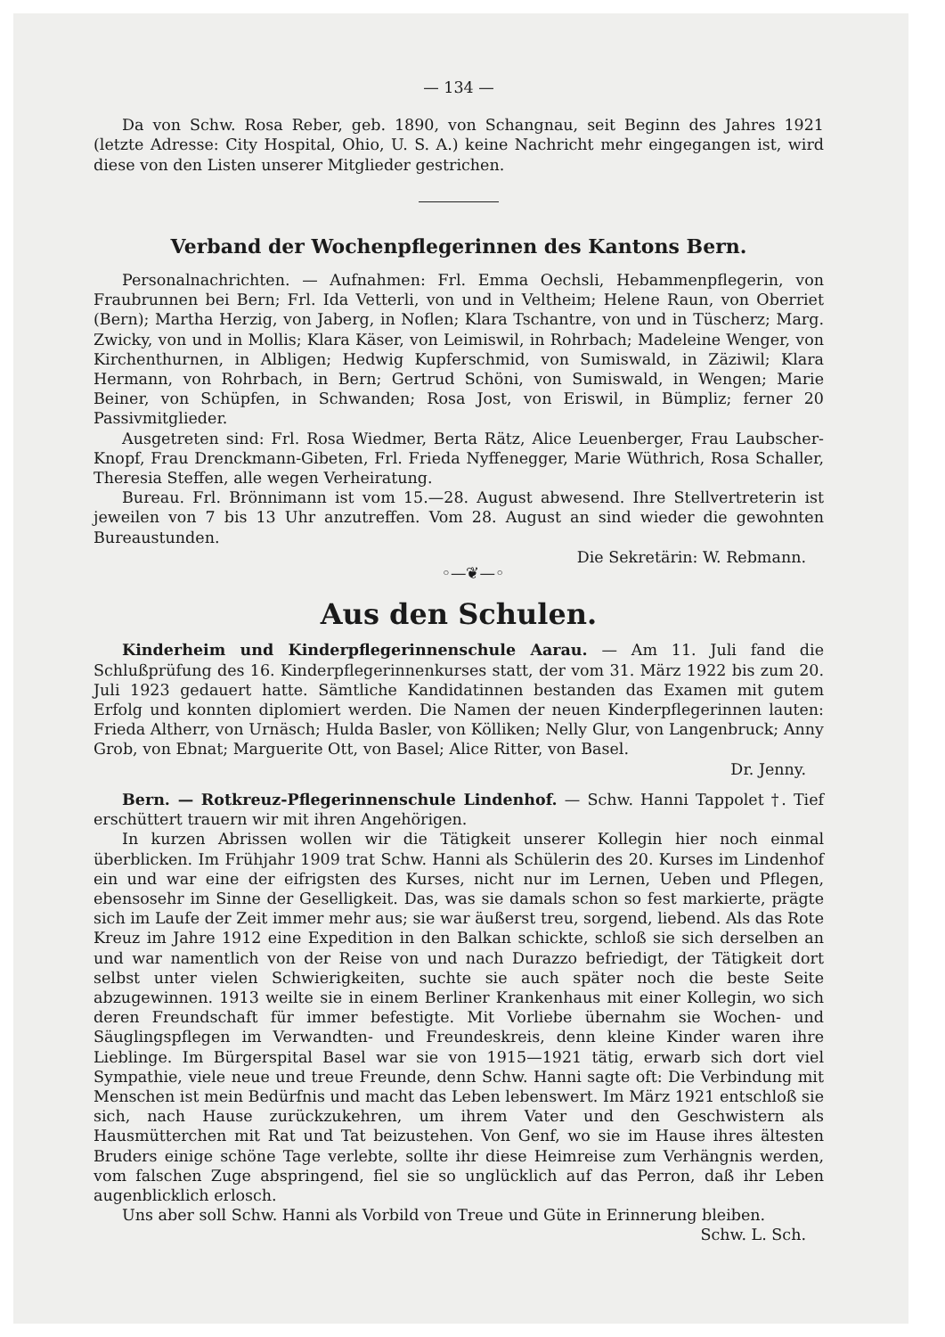— 134 —
Da von Schw. Rosa Reber, geb. 1890, von Schangnau, seit Beginn des Jahres 1921 (letzte Adresse: City Hospital, Ohio, U. S. A.) keine Nachricht mehr eingegangen ist, wird diese von den Listen unserer Mitglieder gestrichen.
Verband der Wochenpflegerinnen des Kantons Bern.
Personalnachrichten. — Aufnahmen: Frl. Emma Oechsli, Hebammenpflegerin, von Fraubrunnen bei Bern; Frl. Ida Vetterli, von und in Veltheim; Helene Raun, von Oberriet (Bern); Martha Herzig, von Jaberg, in Noflen; Klara Tschantre, von und in Tüscherz; Marg. Zwicky, von und in Mollis; Klara Käser, von Leimiswil, in Rohrbach; Madeleine Wenger, von Kirchenthurnen, in Albligen; Hedwig Kupferschmid, von Sumiswald, in Zäziwil; Klara Hermann, von Rohrbach, in Bern; Gertrud Schöni, von Sumiswald, in Wengen; Marie Beiner, von Schüpfen, in Schwanden; Rosa Jost, von Eriswil, in Bümpliz; ferner 20 Passivmitglieder.
Ausgetreten sind: Frl. Rosa Wiedmer, Berta Rätz, Alice Leuenberger, Frau Laubscher-Knopf, Frau Drenckmann-Gibeten, Frl. Frieda Nyffenegger, Marie Wüthrich, Rosa Schaller, Theresia Steffen, alle wegen Verheiratung.
Bureau. Frl. Brönnimann ist vom 15.—28. August abwesend. Ihre Stellvertreterin ist jeweilen von 7 bis 13 Uhr anzutreffen. Vom 28. August an sind wieder die gewohnten Bureaustunden.
Die Sekretärin: W. Rebmann.
◦—❦—◦
Aus den Schulen.
Kinderheim und Kinderpflegerinnenschule Aarau. — Am 11. Juli fand die Schlußprüfung des 16. Kinderpflegerinnenkurses statt, der vom 31. März 1922 bis zum 20. Juli 1923 gedauert hatte. Sämtliche Kandidatinnen bestanden das Examen mit gutem Erfolg und konnten diplomiert werden. Die Namen der neuen Kinderpflegerinnen lauten: Frieda Altherr, von Urnäsch; Hulda Basler, von Kölliken; Nelly Glur, von Langenbruck; Anny Grob, von Ebnat; Marguerite Ott, von Basel; Alice Ritter, von Basel.
Dr. Jenny.
Bern. — Rotkreuz-Pflegerinnenschule Lindenhof. — Schw. Hanni Tappolet †. Tief erschüttert trauern wir mit ihren Angehörigen.
In kurzen Abrissen wollen wir die Tätigkeit unserer Kollegin hier noch einmal überblicken. Im Frühjahr 1909 trat Schw. Hanni als Schülerin des 20. Kurses im Lindenhof ein und war eine der eifrigsten des Kurses, nicht nur im Lernen, Ueben und Pflegen, ebensosehr im Sinne der Geselligkeit. Das, was sie damals schon so fest markierte, prägte sich im Laufe der Zeit immer mehr aus; sie war äußerst treu, sorgend, liebend. Als das Rote Kreuz im Jahre 1912 eine Expedition in den Balkan schickte, schloß sie sich derselben an und war namentlich von der Reise von und nach Durazzo befriedigt, der Tätigkeit dort selbst unter vielen Schwierigkeiten, suchte sie auch später noch die beste Seite abzugewinnen. 1913 weilte sie in einem Berliner Krankenhaus mit einer Kollegin, wo sich deren Freundschaft für immer befestigte. Mit Vorliebe übernahm sie Wochen- und Säuglingspflegen im Verwandten- und Freundeskreis, denn kleine Kinder waren ihre Lieblinge. Im Bürgerspital Basel war sie von 1915—1921 tätig, erwarb sich dort viel Sympathie, viele neue und treue Freunde, denn Schw. Hanni sagte oft: Die Verbindung mit Menschen ist mein Bedürfnis und macht das Leben lebenswert. Im März 1921 entschloß sie sich, nach Hause zurückzukehren, um ihrem Vater und den Geschwistern als Hausmütterchen mit Rat und Tat beizustehen. Von Genf, wo sie im Hause ihres ältesten Bruders einige schöne Tage verlebte, sollte ihr diese Heimreise zum Verhängnis werden, vom falschen Zuge abspringend, fiel sie so unglücklich auf das Perron, daß ihr Leben augenblicklich erlosch.
Uns aber soll Schw. Hanni als Vorbild von Treue und Güte in Erinnerung bleiben.
Schw. L. Sch.